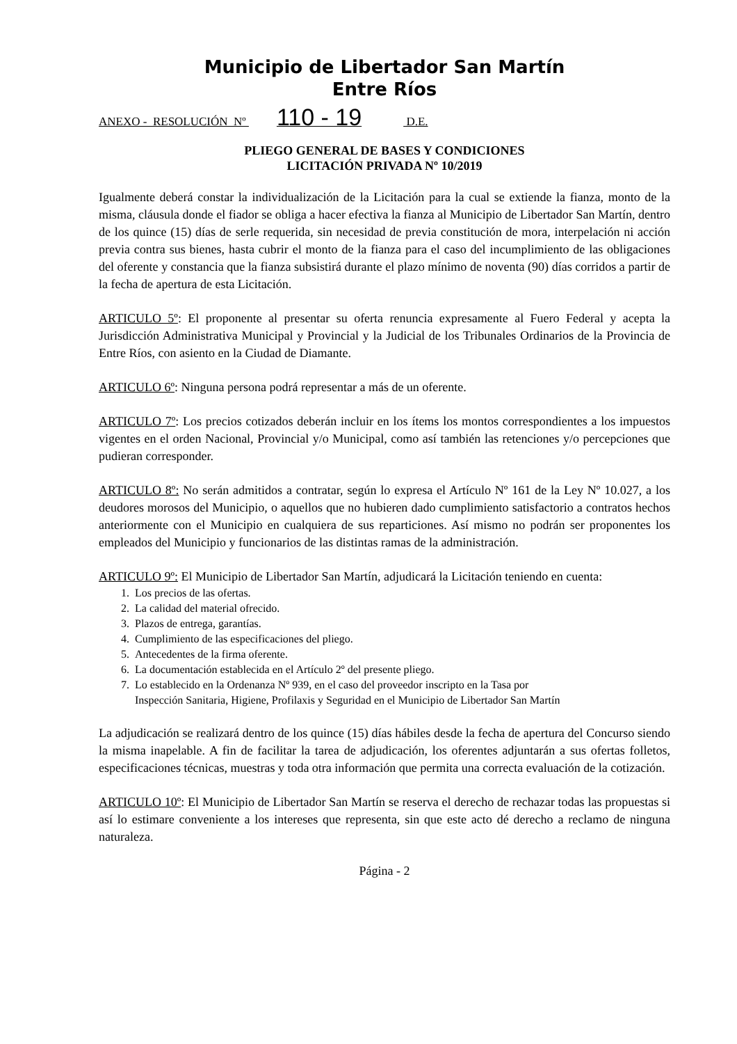Municipio de Libertador San Martín
Entre Ríos
ANEXO - RESOLUCIÓN Nº 110 - 19 D.E.
PLIEGO GENERAL DE BASES Y CONDICIONES
LICITACIÓN PRIVADA Nº 10/2019
Igualmente deberá constar la individualización de la Licitación para la cual se extiende la fianza, monto de la misma, cláusula donde el fiador se obliga a hacer efectiva la fianza al Municipio de Libertador San Martín, dentro de los quince (15) días de serle requerida, sin necesidad de previa constitución de mora, interpelación ni acción previa contra sus bienes, hasta cubrir el monto de la fianza para el caso del incumplimiento de las obligaciones del oferente y constancia que la fianza subsistirá durante el plazo mínimo de noventa (90) días corridos a partir de la fecha de apertura de esta Licitación.
ARTICULO 5º: El proponente al presentar su oferta renuncia expresamente al Fuero Federal y acepta la Jurisdicción Administrativa Municipal y Provincial y la Judicial de los Tribunales Ordinarios de la Provincia de Entre Ríos, con asiento en la Ciudad de Diamante.
ARTICULO 6º: Ninguna persona podrá representar a más de un oferente.
ARTICULO 7º: Los precios cotizados deberán incluir en los ítems los montos correspondientes a los impuestos vigentes en el orden Nacional, Provincial y/o Municipal, como así también las retenciones y/o percepciones que pudieran corresponder.
ARTICULO 8º: No serán admitidos a contratar, según lo expresa el Artículo Nº 161 de la Ley Nº 10.027, a los deudores morosos del Municipio, o aquellos que no hubieren dado cumplimiento satisfactorio a contratos hechos anteriormente con el Municipio en cualquiera de sus reparticiones. Así mismo no podrán ser proponentes los empleados del Municipio y funcionarios de las distintas ramas de la administración.
ARTICULO 9º: El Municipio de Libertador San Martín, adjudicará la Licitación teniendo en cuenta:
1. Los precios de las ofertas.
2. La calidad del material ofrecido.
3. Plazos de entrega, garantías.
4. Cumplimiento de las especificaciones del pliego.
5. Antecedentes de la firma oferente.
6. La documentación establecida en el Artículo 2º del presente pliego.
7. Lo establecido en la Ordenanza Nº 939, en el caso del proveedor inscripto en la Tasa por
Inspección Sanitaria, Higiene, Profilaxis y Seguridad en el Municipio de Libertador San Martín
La adjudicación se realizará dentro de los quince (15) días hábiles desde la fecha de apertura del Concurso siendo la misma inapelable. A fin de facilitar la tarea de adjudicación, los oferentes adjuntarán a sus ofertas folletos, especificaciones técnicas, muestras y toda otra información que permita una correcta evaluación de la cotización.
ARTICULO 10º: El Municipio de Libertador San Martín se reserva el derecho de rechazar todas las propuestas si así lo estimare conveniente a los intereses que representa, sin que este acto dé derecho a reclamo de ninguna naturaleza.
Página - 2